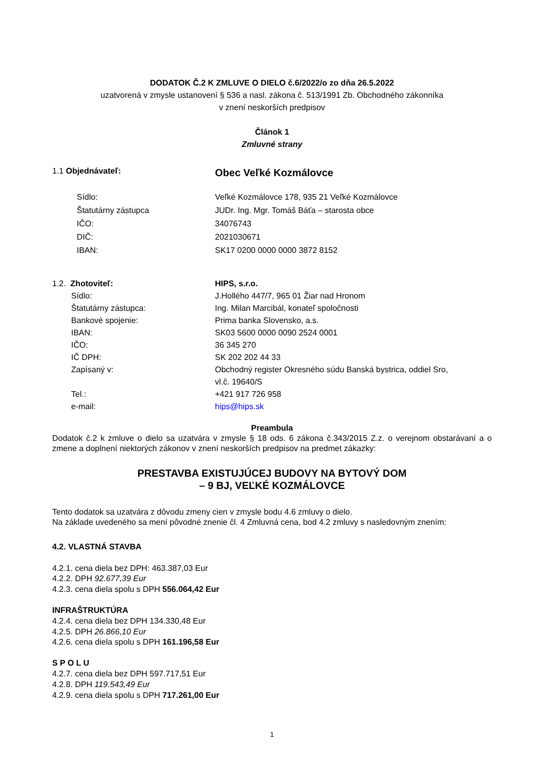DODATOK Č.2 K ZMLUVE O DIELO č.6/2022/o zo dňa 26.5.2022
uzatvorená v zmysle ustanovení § 536 a nasl. zákona č. 513/1991 Zb. Obchodného zákonníka
v znení neskorších predpisov
Článok 1
Zmluvné strany
1.1 Objednávateľ:
Obec Veľké Kozmálovce
Sídlo: Veľké Kozmálovce 178, 935 21 Veľké Kozmálovce
Štatutárny zástupca JUDr. Ing. Mgr. Tomáš Báťa – starosta obce
IČO: 34076743
DIČ: 2021030671
IBAN: SK17 0200 0000 0000 3872 8152
1.2. Zhotoviteľ: HIPS, s.r.o.
Sídlo: J.Hollého 447/7, 965 01 Žiar nad Hronom
Štatutárny zástupca: Ing. Milan Marcibál, konateľ spoločnosti
Bankové spojenie: Prima banka Slovensko, a.s.
IBAN: SK03 5600 0000 0090 2524 0001
IČO: 36 345 270
IČ DPH: SK 202 202 44 33
Zapísaný v: Obchodný register Okresného súdu Banská bystrica, oddiel Sro,
vl.č. 19640/S
Tel.: +421 917 726 958
e-mail: hips@hips.sk
Preambula
Dodatok č.2 k zmluve o dielo sa uzatvára v zmysle § 18 ods. 6 zákona č.343/2015 Z.z. o verejnom obstarávaní a o zmene a doplnení niektorých zákonov v znení neskorších predpisov na predmet zákazky:
PRESTAVBA EXISTUJÚCEJ BUDOVY NA BYTOVÝ DOM
– 9 BJ, VEĽKÉ KOZMÁLOVCE
Tento dodatok sa uzatvára z dôvodu zmeny cien v zmysle bodu 4.6 zmluvy o dielo.
Na základe uvedeného sa mení pôvodné znenie čl. 4 Zmluvná cena, bod 4.2 zmluvy s nasledovným znením:
4.2. VLASTNÁ STAVBA
4.2.1. cena diela bez DPH: 463.387,03 Eur
4.2.2. DPH 92.677,39 Eur
4.2.3. cena diela spolu s DPH 556.064,42 Eur
INFRAŠTRUKTÚRA
4.2.4. cena diela bez DPH 134.330,48 Eur
4.2.5. DPH 26.866,10 Eur
4.2.6. cena diela spolu s DPH 161.196,58 Eur
S P O L U
4.2.7. cena diela bez DPH 597.717,51 Eur
4.2.8. DPH 119.543,49 Eur
4.2.9. cena diela spolu s DPH 717.261,00 Eur
1